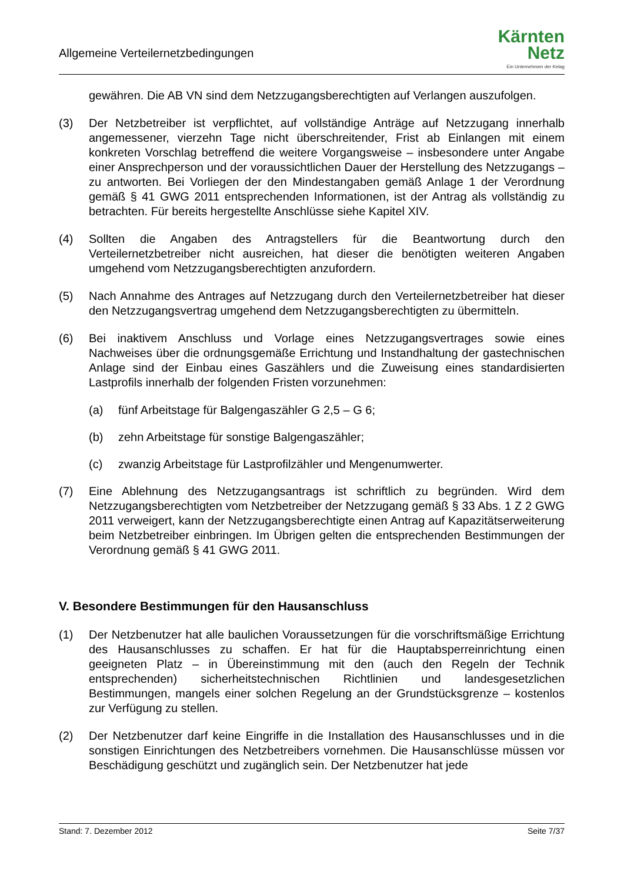Allgemeine Verteilernetzbedingungen
Kärnten
Netz
Ein Unternehmen der Kelag
gewähren. Die AB VN sind dem Netzzugangsberechtigten auf Verlangen auszufolgen.
(3) Der Netzbetreiber ist verpflichtet, auf vollständige Anträge auf Netzzugang innerhalb angemessener, vierzehn Tage nicht überschreitender, Frist ab Einlangen mit einem konkreten Vorschlag betreffend die weitere Vorgangsweise – insbesondere unter Angabe einer Ansprechperson und der voraussichtlichen Dauer der Herstellung des Netzzugangs – zu antworten. Bei Vorliegen der den Mindestangaben gemäß Anlage 1 der Verordnung gemäß § 41 GWG 2011 entsprechenden Informationen, ist der Antrag als vollständig zu betrachten. Für bereits hergestellte Anschlüsse siehe Kapitel XIV.
(4) Sollten die Angaben des Antragstellers für die Beantwortung durch den Verteilernetzbetreiber nicht ausreichen, hat dieser die benötigten weiteren Angaben umgehend vom Netzzugangsberechtigten anzufordern.
(5) Nach Annahme des Antrages auf Netzzugang durch den Verteilernetzbetreiber hat dieser den Netzzugangsvertrag umgehend dem Netzzugangsberechtigten zu übermitteln.
(6) Bei inaktivem Anschluss und Vorlage eines Netzzugangsvertrages sowie eines Nachweises über die ordnungsgemäße Errichtung und Instandhaltung der gastechnischen Anlage sind der Einbau eines Gaszählers und die Zuweisung eines standardisierten Lastprofils innerhalb der folgenden Fristen vorzunehmen:
(a) fünf Arbeitstage für Balgengaszähler G 2,5 – G 6;
(b) zehn Arbeitstage für sonstige Balgengaszähler;
(c) zwanzig Arbeitstage für Lastprofilzähler und Mengenumwerter.
(7) Eine Ablehnung des Netzzugangsantrags ist schriftlich zu begründen. Wird dem Netzzugangsberechtigten vom Netzbetreiber der Netzzugang gemäß § 33 Abs. 1 Z 2 GWG 2011 verweigert, kann der Netzzugangsberechtigte einen Antrag auf Kapazitätserweiterung beim Netzbetreiber einbringen. Im Übrigen gelten die entsprechenden Bestimmungen der Verordnung gemäß § 41 GWG 2011.
V. Besondere Bestimmungen für den Hausanschluss
(1) Der Netzbenutzer hat alle baulichen Voraussetzungen für die vorschriftsmäßige Errichtung des Hausanschlusses zu schaffen. Er hat für die Hauptabsperreinrichtung einen geeigneten Platz – in Übereinstimmung mit den (auch den Regeln der Technik entsprechenden) sicherheitstechnischen Richtlinien und landesgesetzlichen Bestimmungen, mangels einer solchen Regelung an der Grundstücksgrenze – kostenlos zur Verfügung zu stellen.
(2) Der Netzbenutzer darf keine Eingriffe in die Installation des Hausanschlusses und in die sonstigen Einrichtungen des Netzbetreibers vornehmen. Die Hausanschlüsse müssen vor Beschädigung geschützt und zugänglich sein. Der Netzbenutzer hat jede
Stand: 7. Dezember 2012 Seite 7/37